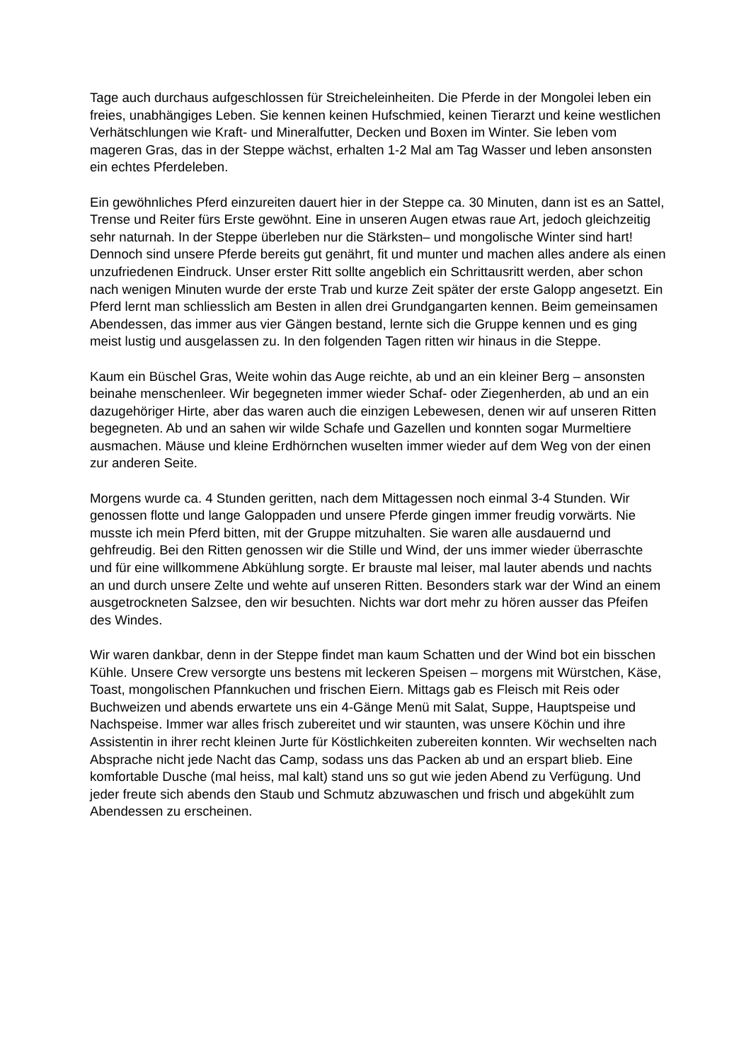Tage auch durchaus aufgeschlossen für Streicheleinheiten. Die Pferde in der Mongolei leben ein freies, unabhängiges Leben. Sie kennen keinen Hufschmied, keinen Tierarzt und keine westlichen Verhätschlungen wie Kraft- und Mineralfutter, Decken und Boxen im Winter. Sie leben vom mageren Gras, das in der Steppe wächst, erhalten 1-2 Mal am Tag Wasser und leben ansonsten ein echtes Pferdeleben.
Ein gewöhnliches Pferd einzureiten dauert hier in der Steppe ca. 30 Minuten, dann ist es an Sattel, Trense und Reiter fürs Erste gewöhnt. Eine in unseren Augen etwas raue Art, jedoch gleichzeitig sehr naturnah. In der Steppe überleben nur die Stärksten– und mongolische Winter sind hart! Dennoch sind unsere Pferde bereits gut genährt, fit und munter und machen alles andere als einen unzufriedenen Eindruck. Unser erster Ritt sollte angeblich ein Schrittausritt werden, aber schon nach wenigen Minuten wurde der erste Trab und kurze Zeit später der erste Galopp angesetzt. Ein Pferd lernt man schliesslich am Besten in allen drei Grundgangarten kennen. Beim gemeinsamen Abendessen, das immer aus vier Gängen bestand, lernte sich die Gruppe kennen und es ging meist lustig und ausgelassen zu. In den folgenden Tagen ritten wir hinaus in die Steppe.
Kaum ein Büschel Gras, Weite wohin das Auge reichte, ab und an ein kleiner Berg – ansonsten beinahe menschenleer. Wir begegneten immer wieder Schaf- oder Ziegenherden, ab und an ein dazugehöriger Hirte, aber das waren auch die einzigen Lebewesen, denen wir auf unseren Ritten begegneten. Ab und an sahen wir wilde Schafe und Gazellen und konnten sogar Murmeltiere ausmachen. Mäuse und kleine Erdhörnchen wuselten immer wieder auf dem Weg von der einen zur anderen Seite.
Morgens wurde ca. 4 Stunden geritten, nach dem Mittagessen noch einmal 3-4 Stunden. Wir genossen flotte und lange Galoppaden und unsere Pferde gingen immer freudig vorwärts. Nie musste ich mein Pferd bitten, mit der Gruppe mitzuhalten. Sie waren alle ausdauernd und gehfreudig. Bei den Ritten genossen wir die Stille und Wind, der uns immer wieder überraschte und für eine willkommene Abkühlung sorgte. Er brauste mal leiser, mal lauter abends und nachts an und durch unsere Zelte und wehte auf unseren Ritten. Besonders stark war der Wind an einem ausgetrockneten Salzsee, den wir besuchten. Nichts war dort mehr zu hören ausser das Pfeifen des Windes.
Wir waren dankbar, denn in der Steppe findet man kaum Schatten und der Wind bot ein bisschen Kühle. Unsere Crew versorgte uns bestens mit leckeren Speisen – morgens mit Würstchen, Käse, Toast, mongolischen Pfannkuchen und frischen Eiern. Mittags gab es Fleisch mit Reis oder Buchweizen und abends erwartete uns ein 4-Gänge Menü mit Salat, Suppe, Hauptspeise und Nachspeise. Immer war alles frisch zubereitet und wir staunten, was unsere Köchin und ihre Assistentin in ihrer recht kleinen Jurte für Köstlichkeiten zubereiten konnten. Wir wechselten nach Absprache nicht jede Nacht das Camp, sodass uns das Packen ab und an erspart blieb. Eine komfortable Dusche (mal heiss, mal kalt) stand uns so gut wie jeden Abend zu Verfügung. Und jeder freute sich abends den Staub und Schmutz abzuwaschen und frisch und abgekühlt zum Abendessen zu erscheinen.